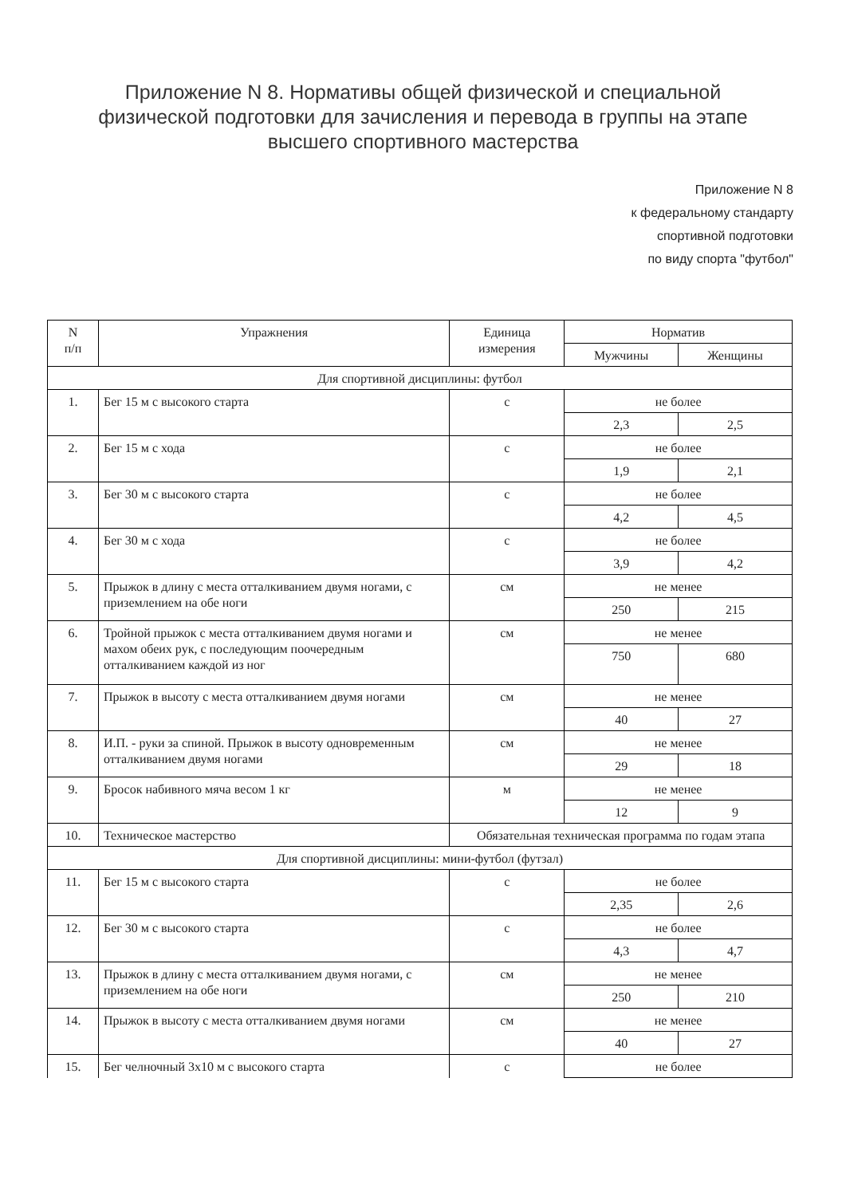Приложение N 8. Нормативы общей физической и специальной физической подготовки для зачисления и перевода в группы на этапе высшего спортивного мастерства
Приложение N 8
к федеральному стандарту
спортивной подготовки
по виду спорта "футбол"
| N п/п | Упражнения | Единица измерения | Норматив | |
| | | | Мужчины | Женщины |
| Для спортивной дисциплины: футбол | | | | |
| 1. | Бег 15 м с высокого старта | с | не более | |
| | | | 2,3 | 2,5 |
| 2. | Бег 15 м с хода | с | не более | |
| | | | 1,9 | 2,1 |
| 3. | Бег 30 м с высокого старта | с | не более | |
| | | | 4,2 | 4,5 |
| 4. | Бег 30 м с хода | с | не более | |
| | | | 3,9 | 4,2 |
| 5. | Прыжок в длину с места отталкиванием двумя ногами, с приземлением на обе ноги | см | не менее | |
| | | | 250 | 215 |
| 6. | Тройной прыжок с места отталкиванием двумя ногами и махом обеих рук, с последующим поочередным отталкиванием каждой из ног | см | не менее | |
| | | | 750 | 680 |
| 7. | Прыжок в высоту с места отталкиванием двумя ногами | см | не менее | |
| | | | 40 | 27 |
| 8. | И.П. - руки за спиной. Прыжок в высоту одновременным отталкиванием двумя ногами | см | не менее | |
| | | | 29 | 18 |
| 9. | Бросок набивного мяча весом 1 кг | м | не менее | |
| | | | 12 | 9 |
| 10. | Техническое мастерство | Обязательная техническая программа по годам этапа | | |
| Для спортивной дисциплины: мини-футбол (футзал) | | | | |
| 11. | Бег 15 м с высокого старта | с | не более | |
| | | | 2,35 | 2,6 |
| 12. | Бег 30 м с высокого старта | с | не более | |
| | | | 4,3 | 4,7 |
| 13. | Прыжок в длину с места отталкиванием двумя ногами, с приземлением на обе ноги | см | не менее | |
| | | | 250 | 210 |
| 14. | Прыжок в высоту с места отталкиванием двумя ногами | см | не менее | |
| | | | 40 | 27 |
| 15. | Бег челночный 3x10 м с высокого старта | с | не более | |